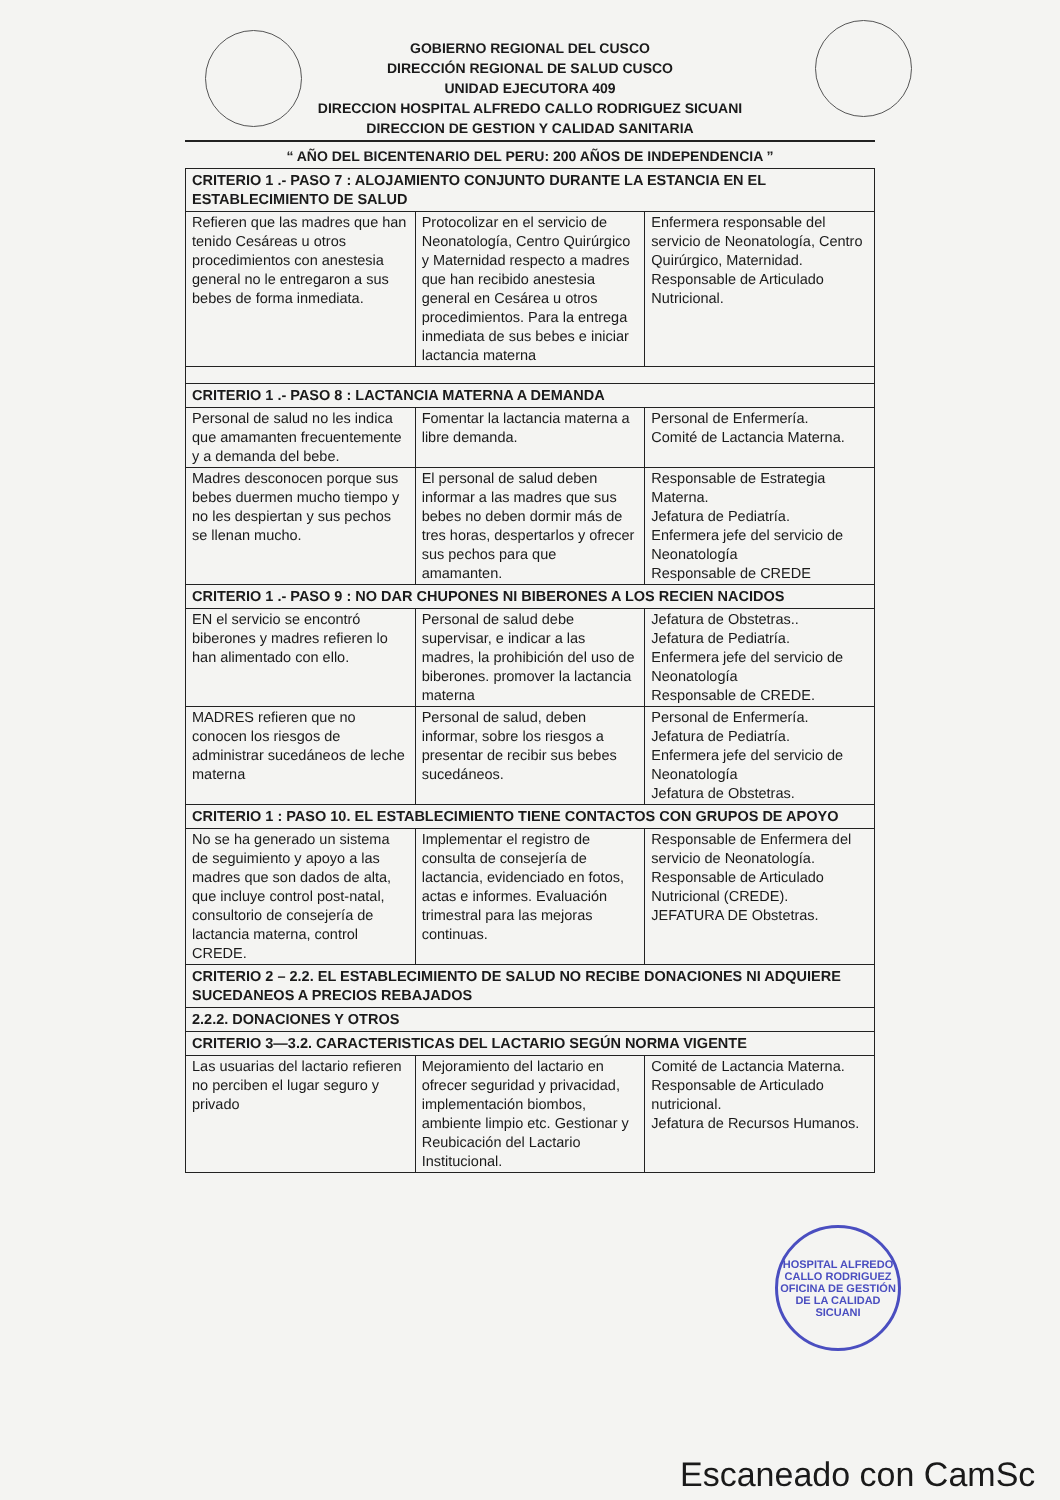GOBIERNO REGIONAL DEL CUSCO
DIRECCIÓN REGIONAL DE SALUD CUSCO
UNIDAD EJECUTORA 409
DIRECCION HOSPITAL ALFREDO CALLO RODRIGUEZ SICUANI
DIRECCION DE GESTION Y CALIDAD SANITARIA
“ AÑO DEL BICENTENARIO DEL PERU: 200 AÑOS DE INDEPENDENCIA ”
| CRITERIO 1 .- PASO 7 : ALOJAMIENTO CONJUNTO DURANTE LA ESTANCIA EN EL ESTABLECIMIENTO DE SALUD | | |
| Refieren que las madres que han tenido Cesáreas u otros procedimientos con anestesia general no le entregaron a sus bebes de forma inmediata. | Protocolizar en el servicio de Neonatología, Centro Quirúrgico y Maternidad respecto a madres que han recibido anestesia general en Cesárea u otros procedimientos. Para la entrega inmediata de sus bebes e iniciar lactancia materna | Enfermera responsable del servicio de Neonatología, Centro Quirúrgico, Maternidad. Responsable de Articulado Nutricional. |
| CRITERIO 1 .- PASO 8 : LACTANCIA MATERNA A DEMANDA | | |
| Personal de salud no les indica que amamanten frecuentemente y a demanda del bebe. | Fomentar la lactancia materna a libre demanda. | Personal de Enfermería. Comité de Lactancia Materna. |
| Madres desconocen porque sus bebes duermen mucho tiempo y no les despiertan y sus pechos se llenan mucho. | El personal de salud deben informar a las madres que sus bebes no deben dormir más de tres horas, despertarlos y ofrecer sus pechos para que amamanten. | Responsable de Estrategia Materna. Jefatura de Pediatría. Enfermera jefe del servicio de Neonatología Responsable de CREDE |
| CRITERIO 1 .- PASO 9 : NO DAR CHUPONES NI BIBERONES A LOS RECIEN NACIDOS | | |
| EN el servicio se encontró biberones y madres refieren lo han alimentado con ello. | Personal de salud debe supervisar, e indicar a las madres, la prohibición del uso de biberones. promover la lactancia materna | Jefatura de Obstetras.. Jefatura de Pediatría. Enfermera jefe del servicio de Neonatología Responsable de CREDE. |
| MADRES refieren que no conocen los riesgos de administrar sucedáneos de leche materna | Personal de salud, deben informar, sobre los riesgos a presentar de recibir sus bebes sucedáneos. | Personal de Enfermería. Jefatura de Pediatría. Enfermera jefe del servicio de Neonatología Jefatura de Obstetras. |
| CRITERIO 1 : PASO 10. EL ESTABLECIMIENTO TIENE CONTACTOS CON GRUPOS DE APOYO | | |
| No se ha generado un sistema de seguimiento y apoyo a las madres que son dados de alta, que incluye control post-natal, consultorio de consejería de lactancia materna, control CREDE. | Implementar el registro de consulta de consejería de lactancia, evidenciado en fotos, actas e informes. Evaluación trimestral para las mejoras continuas. | Responsable de Enfermera del servicio de Neonatología. Responsable de Articulado Nutricional (CREDE). JEFATURA DE Obstetras. |
| CRITERIO 2 – 2.2. EL ESTABLECIMIENTO DE SALUD NO RECIBE DONACIONES NI ADQUIERE SUCEDANEOS A PRECIOS REBAJADOS | | |
| 2.2.2. DONACIONES Y OTROS | | |
| CRITERIO 3—3.2. CARACTERISTICAS DEL LACTARIO SEGÚN NORMA VIGENTE | | |
| Las usuarias del lactario refieren no perciben el lugar seguro y privado | Mejoramiento del lactario en ofrecer seguridad y privacidad, implementación biombos, ambiente limpio etc. Gestionar y Reubicación del Lactario Institucional. | Comité de Lactancia Materna. Responsable de Articulado nutricional. Jefatura de Recursos Humanos. |
HOSPITAL ALFREDO CALLO RODRIGUEZ
OFICINA DE GESTIÓN DE LA CALIDAD
SICUANI
Escaneado con CamSc